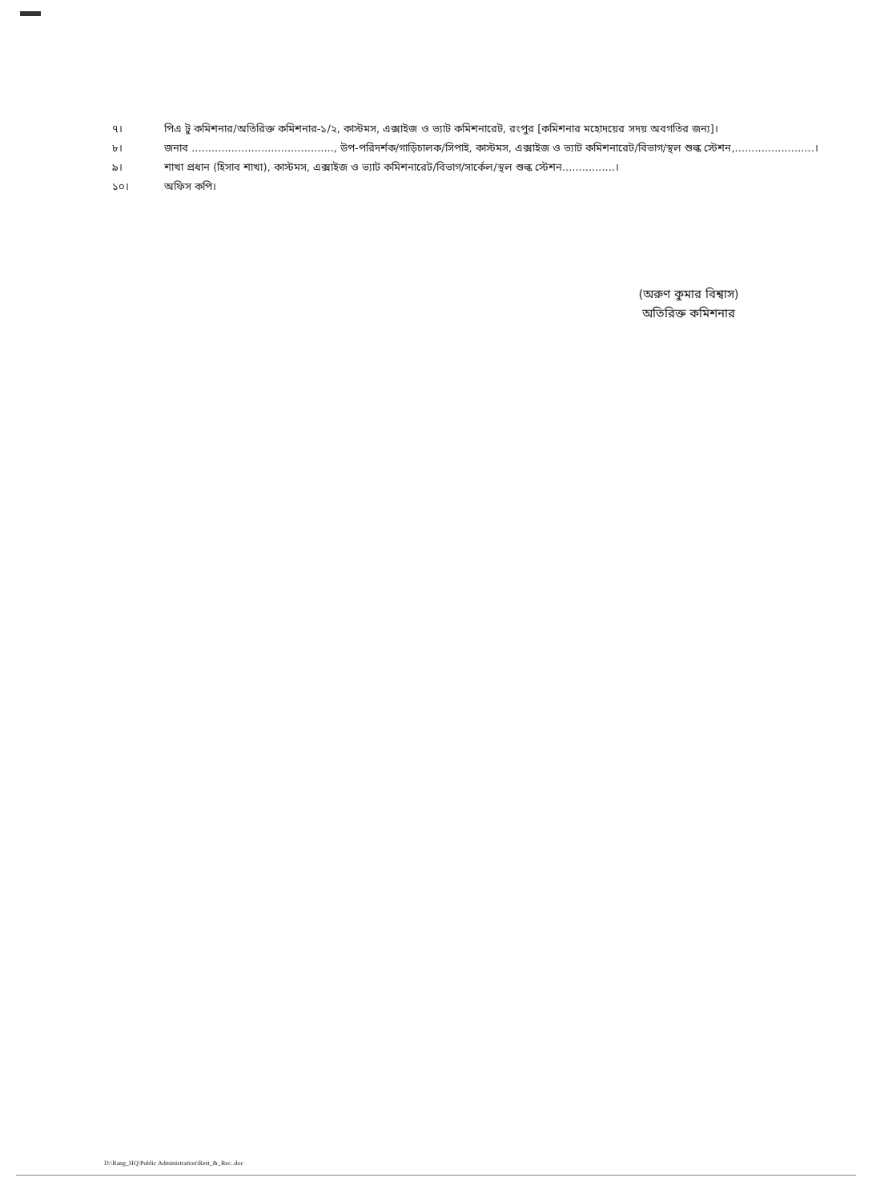৭। পিএ টু কমিশনার/অতিরিক্ত কমিশনার-১/২, কাস্টমস, এক্সাইজ ও ভ্যাট কমিশনারেট, রংপুর [কমিশনার মহোদয়ের সদয় অবগতির জন্য]।
৮। জনাব ..........................................., উপ-পরিদর্শক/গাড়িচালক/সিপাই, কাস্টমস, এক্সাইজ ও ভ্যাট কমিশনারেট/বিভাগ/স্থল শুল্ক স্টেশন,........................।
৯। শাখা প্রধান (হিসাব শাখা), কাস্টমস, এক্সাইজ ও ভ্যাট কমিশনারেট/বিভাগ/সার্কেল/স্থল শুল্ক স্টেশন................।
১০। অফিস কপি।
(অরুণ কুমার বিশ্বাস)
অতিরিক্ত কমিশনার
D:\Rang_HQ\Public Administration\Rest_&_Rec..doc